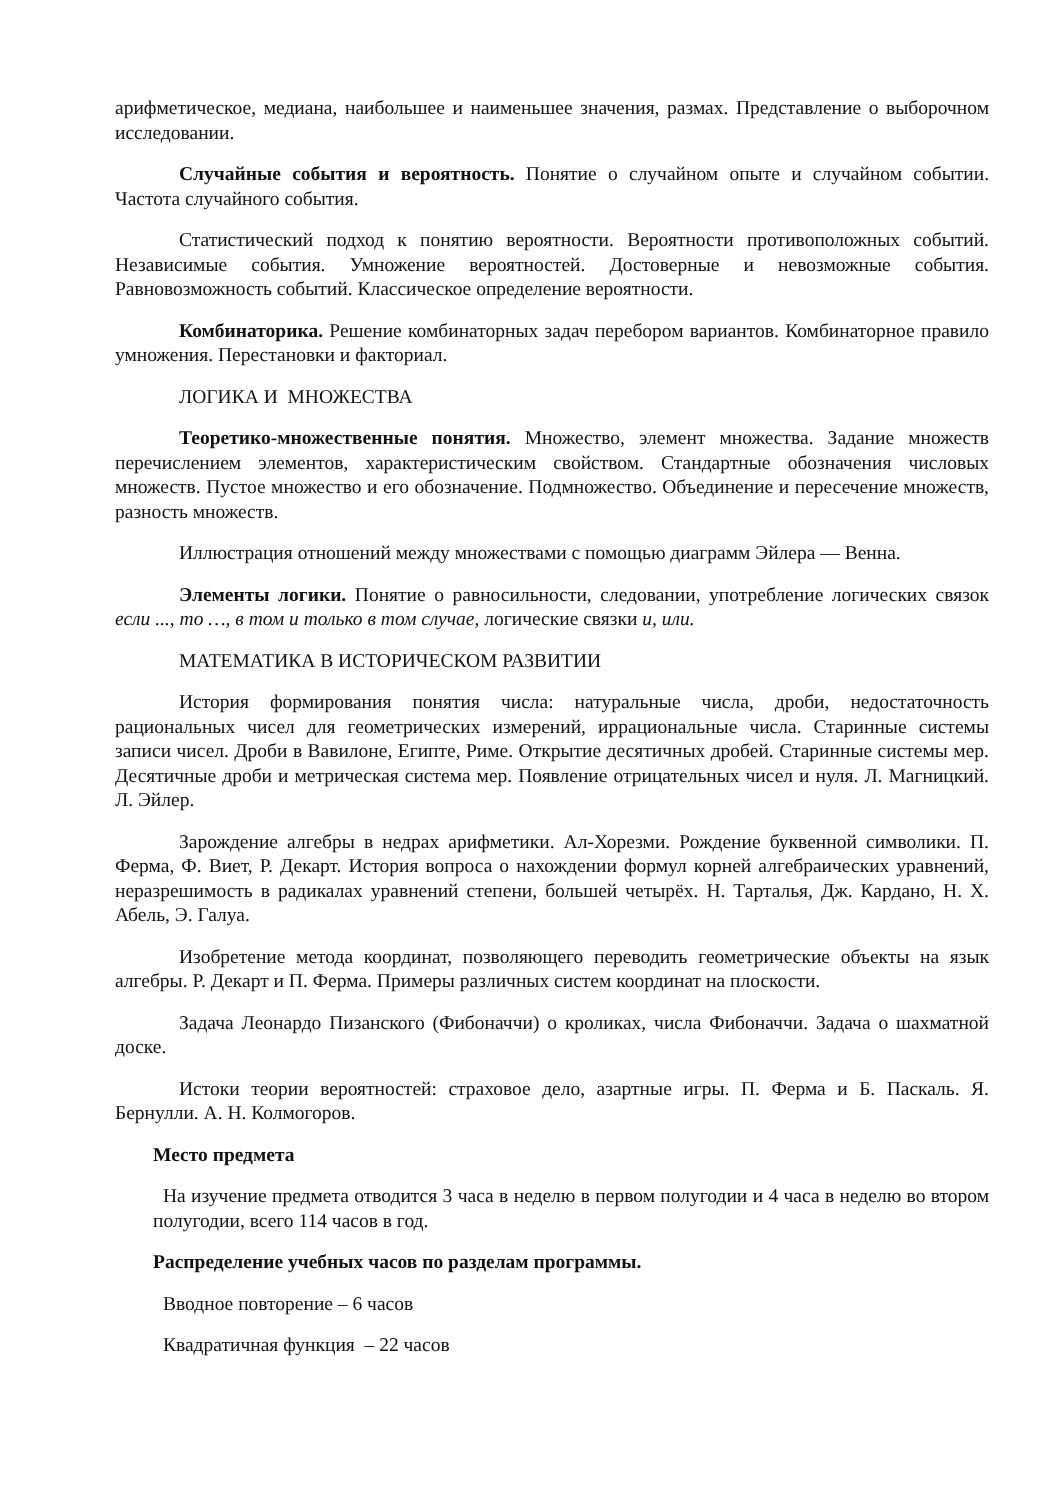арифметическое, медиана, наибольшее и наименьшее значения, размах. Представление о выборочном исследовании.
Случайные события и вероятность. Понятие о случайном опыте и случайном событии. Частота случайного события.
Статистический подход к понятию вероятности. Вероятности противоположных событий. Независимые события. Умножение вероятностей. Достоверные и невозможные события. Равновозможность событий. Классическое определение вероятности.
Комбинаторика. Решение комбинаторных задач перебором вариантов. Комбинаторное правило умножения. Перестановки и факториал.
ЛОГИКА И МНОЖЕСТВА
Теоретико-множественные понятия. Множество, элемент множества. Задание множеств перечислением элементов, характеристическим свойством. Стандартные обозначения числовых множеств. Пустое множество и его обозначение. Подмножество. Объединение и пересечение множеств, разность множеств.
Иллюстрация отношений между множествами с помощью диаграмм Эйлера — Венна.
Элементы логики. Понятие о равносильности, следовании, употребление логических связок если ..., то …, в том и только в том случае, логические связки и, или.
МАТЕМАТИКА В ИСТОРИЧЕСКОМ РАЗВИТИИ
История формирования понятия числа: натуральные числа, дроби, недостаточность рациональных чисел для геометрических измерений, иррациональные числа. Старинные системы записи чисел. Дроби в Вавилоне, Египте, Риме. Открытие десятичных дробей. Старинные системы мер. Десятичные дроби и метрическая система мер. Появление отрицательных чисел и нуля. Л. Магницкий. Л. Эйлер.
Зарождение алгебры в недрах арифметики. Ал-Хорезми. Рождение буквенной символики. П. Ферма, Ф. Виет, Р. Декарт. История вопроса о нахождении формул корней алгебраических уравнений, неразрешимость в радикалах уравнений степени, большей четырёх. Н. Тарталья, Дж. Кардано, Н. Х. Абель, Э. Галуа.
Изобретение метода координат, позволяющего переводить геометрические объекты на язык алгебры. Р. Декарт и П. Ферма. Примеры различных систем координат на плоскости.
Задача Леонардо Пизанского (Фибоначчи) о кроликах, числа Фибоначчи. Задача о шахматной доске.
Истоки теории вероятностей: страховое дело, азартные игры. П. Ферма и Б. Паскаль. Я. Бернулли. А. Н. Колмогоров.
Место предмета
На изучение предмета отводится 3 часа в неделю в первом полугодии и 4 часа в неделю во втором полугодии, всего 114 часов в год.
Распределение учебных часов по разделам программы.
Вводное повторение – 6 часов
Квадратичная функция – 22 часов